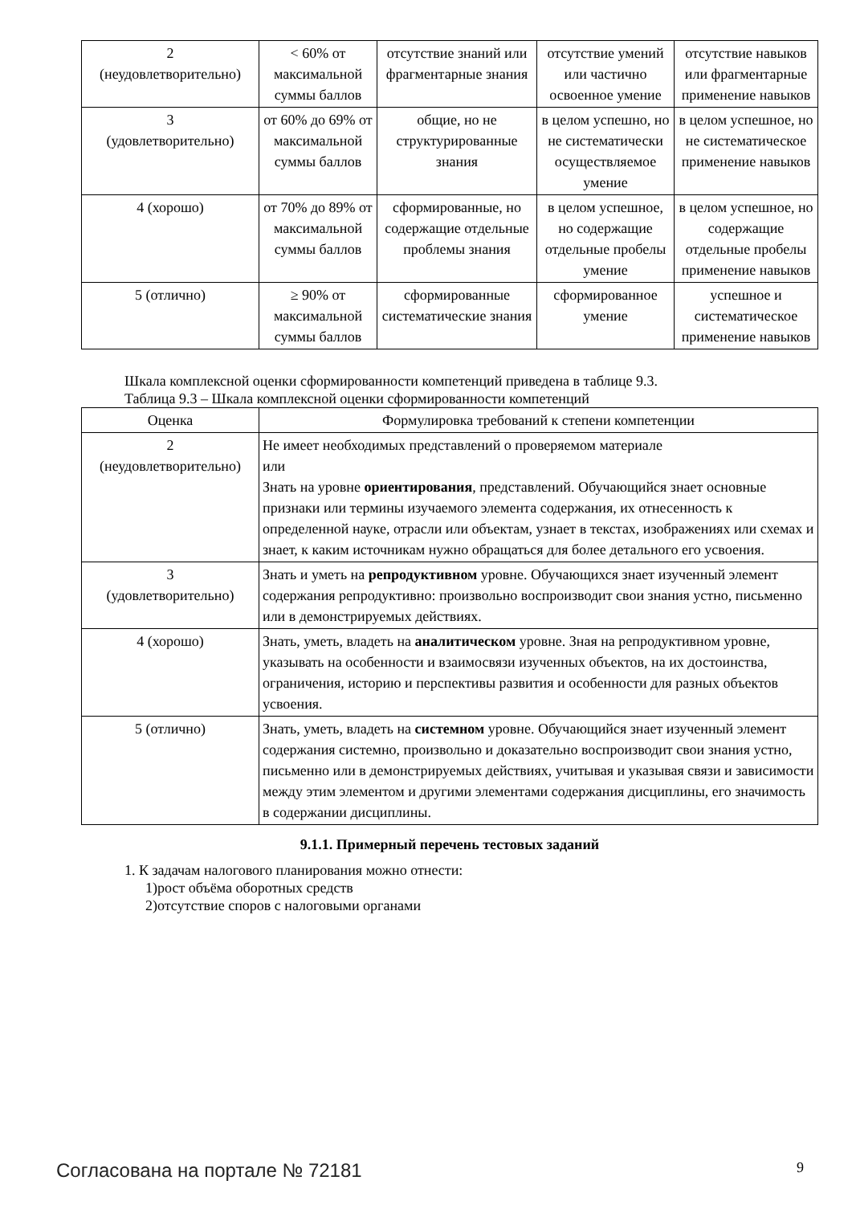| 2 (неудовлетворительно) | < 60% от максимальной суммы баллов | отсутствие знаний или фрагментарные знания | отсутствие умений или частично освоенное умение | отсутствие навыков или фрагментарные применение навыков |
| 3 (удовлетворительно) | от 60% до 69% от максимальной суммы баллов | общие, но не структурированные знания | в целом успешно, но не систематически осуществляемое умение | в целом успешное, но не систематическое применение навыков |
| 4 (хорошо) | от 70% до 89% от максимальной суммы баллов | сформированные, но содержащие отдельные проблемы знания | в целом успешное, но содержащие отдельные пробелы умение | в целом успешное, но содержащие отдельные пробелы применение навыков |
| 5 (отлично) | ≥ 90% от максимальной суммы баллов | сформированные систематические знания | сформированное умение | успешное и систематическое применение навыков |
Шкала комплексной оценки сформированности компетенций приведена в таблице 9.3.
Таблица 9.3 – Шкала комплексной оценки сформированности компетенций
| Оценка | Формулировка требований к степени компетенции |
| --- | --- |
| 2 (неудовлетворительно) | Не имеет необходимых представлений о проверяемом материале или Знать на уровне ориентирования , представлений. Обучающийся знает основные признаки или термины изучаемого элемента содержания, их отнесенность к определенной науке, отрасли или объектам, узнает в текстах, изображениях или схемах и знает, к каким источникам нужно обращаться для более детального его усвоения. |
| 3 (удовлетворительно) | Знать и уметь на репродуктивном уровне. Обучающихся знает изученный элемент содержания репродуктивно: произвольно воспроизводит свои знания устно, письменно или в демонстрируемых действиях. |
| 4 (хорошо) | Знать, уметь, владеть на аналитическом уровне. Зная на репродуктивном уровне, указывать на особенности и взаимосвязи изученных объектов, на их достоинства, ограничения, историю и перспективы развития и особенности для разных объектов усвоения. |
| 5 (отлично) | Знать, уметь, владеть на системном уровне. Обучающийся знает изученный элемент содержания системно, произвольно и доказательно воспроизводит свои знания устно, письменно или в демонстрируемых действиях, учитывая и указывая связи и зависимости между этим элементом и другими элементами содержания дисциплины, его значимость в содержании дисциплины. |
9.1.1. Примерный перечень тестовых заданий
1. К задачам налогового планирования можно отнести:
1)рост объёма оборотных средств
2)отсутствие споров с налоговыми органами
Согласована на портале № 72181 9